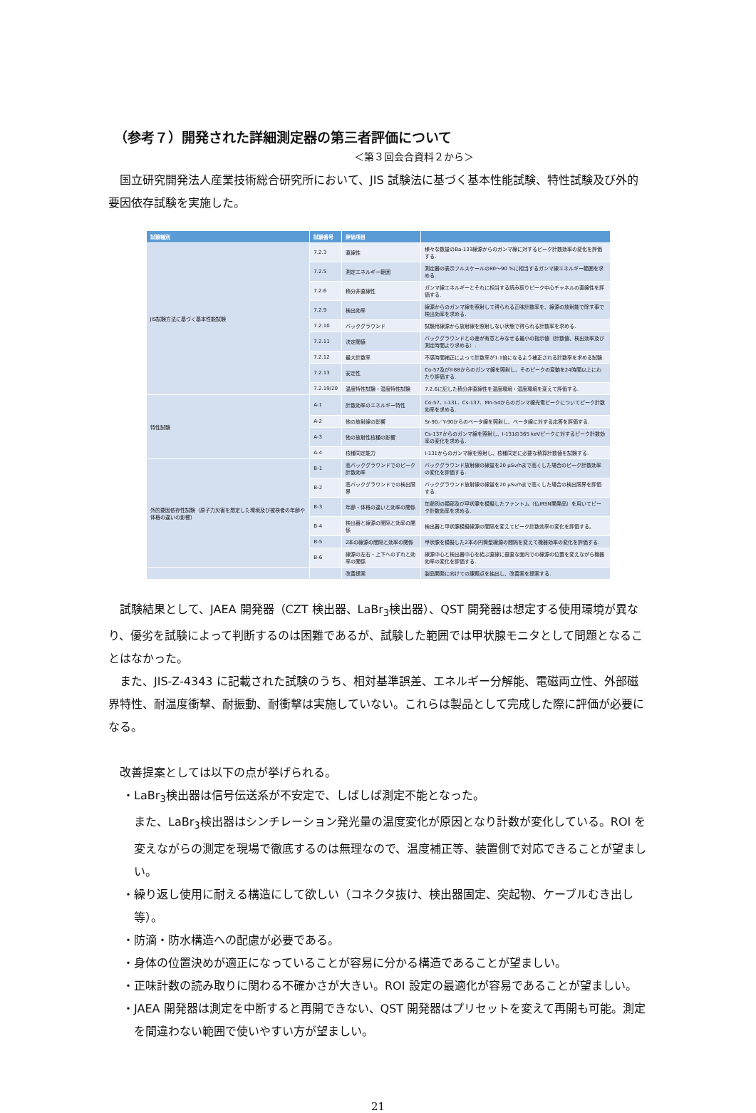（参考７）開発された詳細測定器の第三者評価について
＜第３回会合資料２から＞
国立研究開発法人産業技術総合研究所において、JIS 試験法に基づく基本性能試験、特性試験及び外的要因依存試験を実施した。
| 試験種別 | 試験番号 | 評価項目 | |
| --- | --- | --- | --- |
| JIS試験方法に基づく基本性能試験 | 7.2.3 | 直線性 | 様々な数量のBa-133線源からのガンマ線に対するピーク計数効率の変化を評価する. |
| | 7.2.5 | 測定エネルギー範囲 | 測定器の表示フルスケールの80～90 %に相当するガンマ線エネルギー範囲を求める. |
| | 7.2.6 | 積分非直線性 | ガンマ線エネルギーとそれに相当する読み取りピーク中心チャネルの直線性を評価する. |
| | 7.2.9 | 検出効率 | 線源からのガンマ線を照射して得られる正味計数率を、線源の放射能で除す事で検出効率を求める. |
| | 7.2.10 | バックグラウンド | 試験用線源から放射線を照射しない状態で得られる計数率を求める. |
| | 7.2.11 | 決定閾値 | バックグラウンドとの差が有意とみなせる最小の指示値（計数値、検出効率及び測定時間より求める）. |
| | 7.2.12 | 最大計数率 | 不感時間補正によって計数率が1.1倍になるよう補正される計数率を求める試験. |
| | 7.2.13 | 安定性 | Co-57及びY-88からのガンマ線を照射し、そのピークの変動を24時間以上にわたり評価する. |
| | 7.2.19/20 | 温度特性試験・湿度特性試験 | 7.2.6に記した積分非直線性を温度環境・湿度環境を変えて評価する. |
| 特性試験 | A-1 | 計数効率のエネルギー特性 | Co-57、I-131、Cs-137、Mn-54からのガンマ線光電ピークについてピーク計数効率を求める. |
| | A-2 | 他の放射線の影響 | Sr-90／Y-90からのベータ線を照射し、ベータ線に対する応答を評価する. |
| | A-3 | 他の放射性核種の影響 | Cs-137からのガンマ線を照射し、I-131の365 keVピークに対するピーク計数効率の変化を求める. |
| | A-4 | 核種同定能力 | I-131からのガンマ線を照射し、核種同定に必要な積算計数値を試験する. |
| 外的要因依存性試験（原子力災害を想定した環境及び被検者の年齢や体格の違いの影響） | B-1 | 高バックグラウンドでのピーク計数効率 | バックグラウンド放射線の線量を20 μSv/hまで高くした場合のピーク計数効率の変化を評価する. |
| | B-2 | 高バックグラウンドでの検出限界 | バックグラウンド放射線の線量を20 μSv/hまで高くした場合の検出限界を評価する. |
| | B-3 | 年齢・体格の違いと効率の関係 | 年齢別の頸部及び甲状腺を模擬したファントム（仏IRSN開発品）を用いてピーク計数効率を求める. |
| | B-4 | 検出器と線源の間隔と効率の関係 | 検出器と甲状腺模擬線源の間隔を変えてピーク計数効率の変化を評価する。 |
| | B-5 | 2本の線源の間隔と効率の関係 | 甲状腺を模擬した2本の円筒型線源の間隔を変えて機器効率の変化を評価する. |
| | B-6 | 線源の左右・上下へのずれと効率の関係 | 線源中心と検出器中心を結ぶ直線に垂直な面内での線源の位置を変えながら機器効率の変化を評価する. |
| | | 改善提案 | 製品開発に向けての課題点を抽出し、改善案を提案する. |
試験結果として、JAEA 開発器（CZT 検出器、LaBr<sub>3</sub>検出器）、QST 開発器は想定する使用環境が異なり、優劣を試験によって判断するのは困難であるが、試験した範囲では甲状腺モニタとして問題となることはなかった。
また、JIS-Z-4343 に記載された試験のうち、相対基準誤差、エネルギー分解能、電磁両立性、外部磁界特性、耐温度衝撃、耐振動、耐衝撃は実施していない。これらは製品として完成した際に評価が必要になる。
改善提案としては以下の点が挙げられる。
・LaBr<sub>3</sub>検出器は信号伝送系が不安定で、しばしば測定不能となった。
また、LaBr<sub>3</sub>検出器はシンチレーション発光量の温度変化が原因となり計数が変化している。ROI を変えながらの測定を現場で徹底するのは無理なので、温度補正等、装置側で対応できることが望ましい。
・繰り返し使用に耐える構造にして欲しい（コネクタ抜け、検出器固定、突起物、ケーブルむき出し等）。
・防滴・防水構造への配慮が必要である。
・身体の位置決めが適正になっていることが容易に分かる構造であることが望ましい。
・正味計数の読み取りに関わる不確かさが大きい。ROI 設定の最適化が容易であることが望ましい。
・JAEA 開発器は測定を中断すると再開できない、QST 開発器はプリセットを変えて再開も可能。測定を間違わない範囲で使いやすい方が望ましい。
21